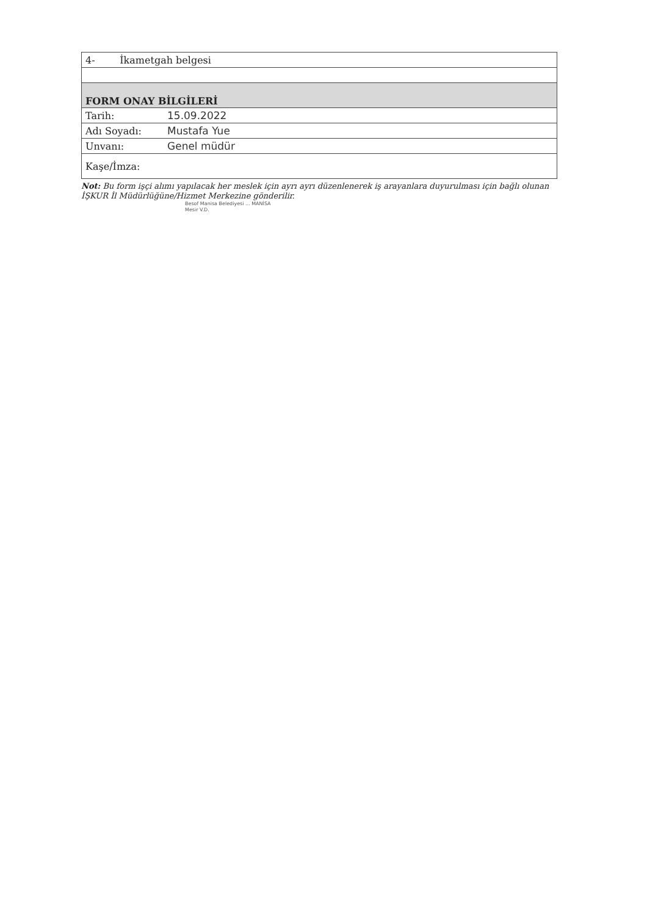| 4- İkametgah belgesi | |
| FORM ONAY BİLGİLERİ | |
| Tarih: | 15.09.2022 |
| Adı Soyadı: | Mustafa Yue |
| Unvanı: | Genel müdür |
| Kaşe/İmza: | |
Not: Bu form işçi alımı yapılacak her meslek için ayrı ayrı düzenlenerek iş arayanlara duyurulması için bağlı olunan İŞKUR İl Müdürlüğüne/Hizmet Merkezine gönderilir.
Besof Manisa Belediyesi ... MANİSA
Mesir V.D.